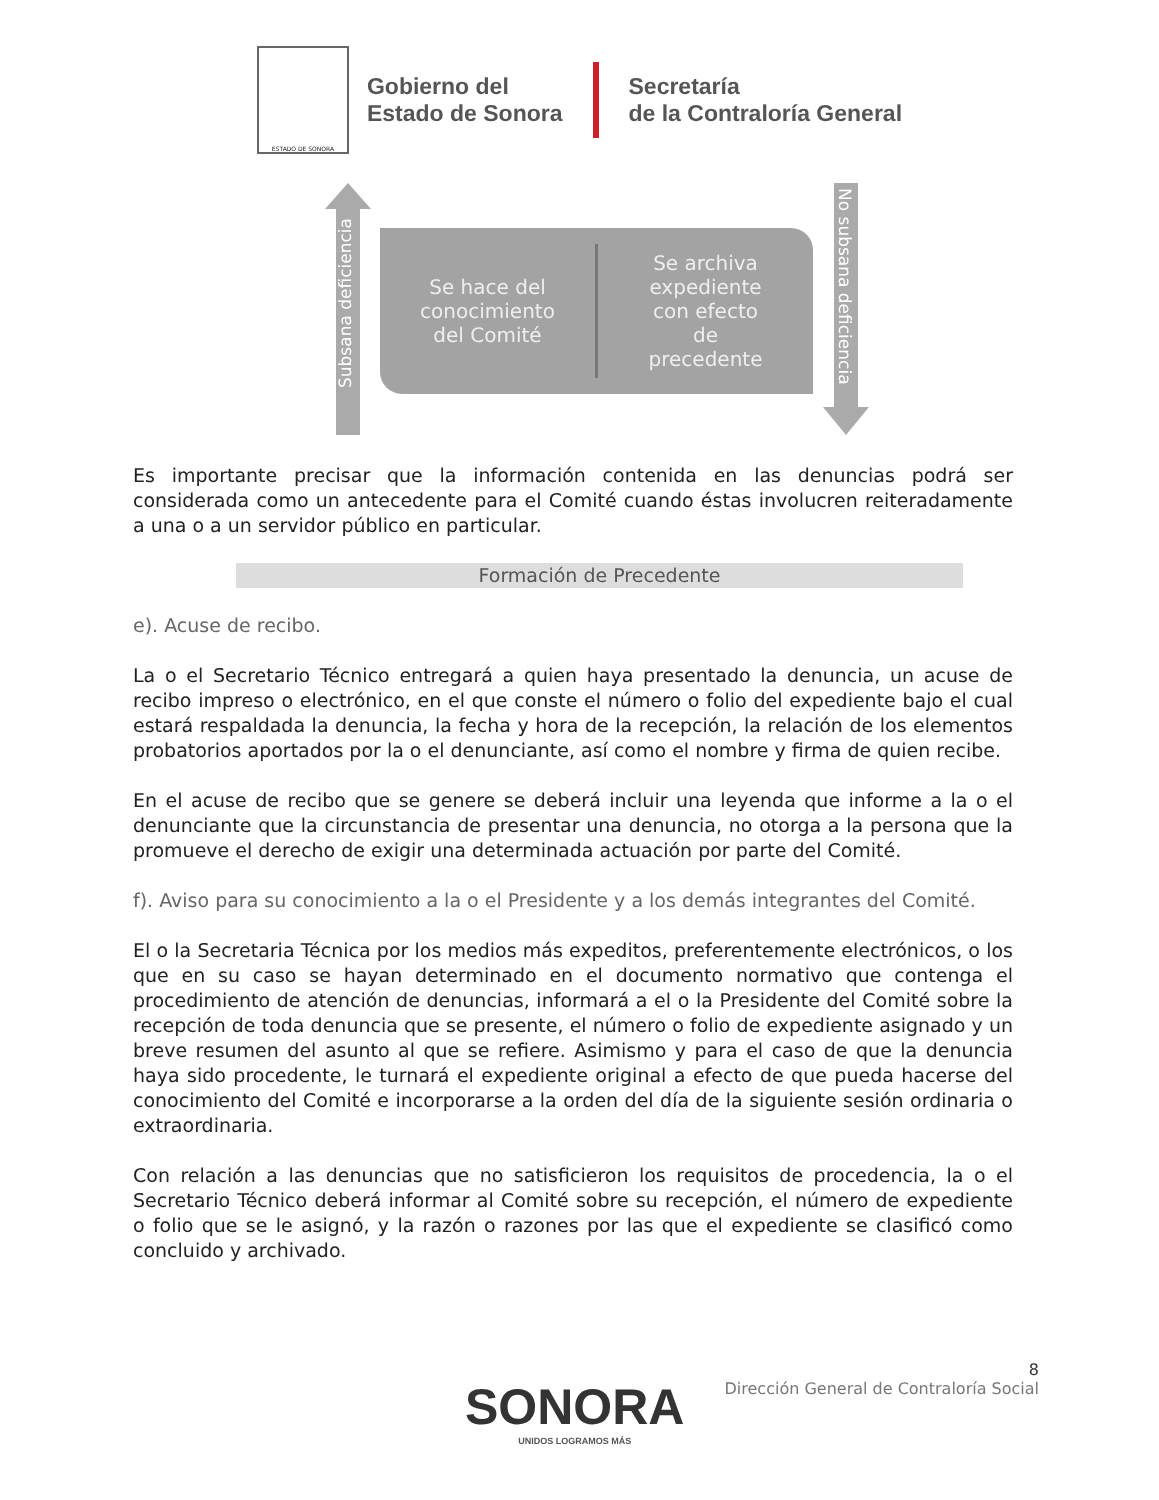ESTADO DE SONORA
Gobierno del
Estado de Sonora
Secretaría
de la Contraloría General
Subsana deficiencia
Se hace del
conocimiento
del Comité
Se archiva
expediente
con efecto
de
precedente
No subsana deficiencia
Es importante precisar que la información contenida en las denuncias podrá ser considerada como un antecedente para el Comité cuando éstas involucren reiteradamente a una o a un servidor público en particular.
Formación de Precedente
e). Acuse de recibo.
La o el Secretario Técnico entregará a quien haya presentado la denuncia, un acuse de recibo impreso o electrónico, en el que conste el número o folio del expediente bajo el cual estará respaldada la denuncia, la fecha y hora de la recepción, la relación de los elementos probatorios aportados por la o el denunciante, así como el nombre y firma de quien recibe.
En el acuse de recibo que se genere se deberá incluir una leyenda que informe a la o el denunciante que la circunstancia de presentar una denuncia, no otorga a la persona que la promueve el derecho de exigir una determinada actuación por parte del Comité.
f). Aviso para su conocimiento a la o el Presidente y a los demás integrantes del Comité.
El o la Secretaria Técnica por los medios más expeditos, preferentemente electrónicos, o los que en su caso se hayan determinado en el documento normativo que contenga el procedimiento de atención de denuncias, informará a el o la Presidente del Comité sobre la recepción de toda denuncia que se presente, el número o folio de expediente asignado y un breve resumen del asunto al que se refiere. Asimismo y para el caso de que la denuncia haya sido procedente, le turnará el expediente original a efecto de que pueda hacerse del conocimiento del Comité e incorporarse a la orden del día de la siguiente sesión ordinaria o extraordinaria.
Con relación a las denuncias que no satisficieron los requisitos de procedencia, la o el Secretario Técnico deberá informar al Comité sobre su recepción, el número de expediente o folio que se le asignó, y la razón o razones por las que el expediente se clasificó como concluido y archivado.
8
Dirección General de Contraloría Social
SONORA
UNIDOS LOGRAMOS MÁS